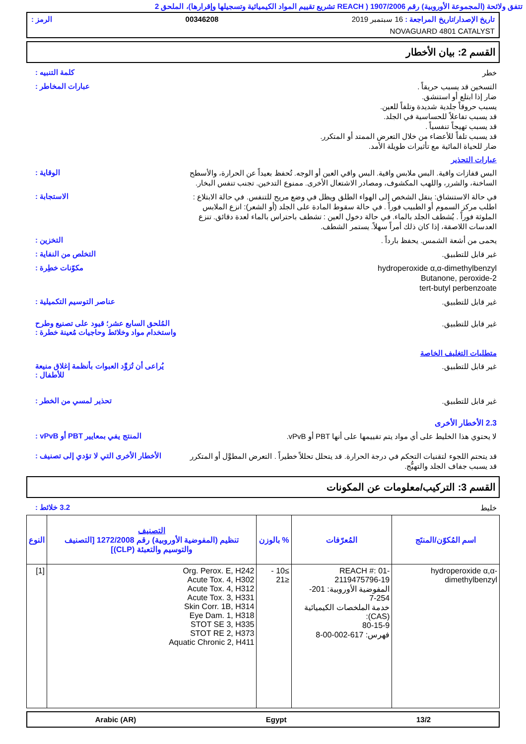تتفق ولائحة (المجموعة الأوروبية) رقم 1907/2006 ( REACH تشريع تقييم المواد الكيميائية وتسجيلها وإقرارها)، الملحق 2
تاريخ الإصدار/تاريخ المراجعة : 16 سبتمبر 2019 00346208 الرمز :
NOVAGUARD 4801 CATALYST
القسم 2: بيان الأخطار
كلمة التنبيه :
خطر
عبارات المخاطر :
التسخين قد يسبب حريقاً .
ضار إذا ابتلع أو استنشق.
يسبب حروقاً جلدية شديدة وتلفاً للعين.
قد يسبب تفاعلاً للحساسية في الجلد.
قد يسبب تهيجاً تنفسياً .
قد يسبب تلفاً للأعضاء من خلال التعرض الممتد أو المتكرر.
ضار للحياة المائية مع تأثيرات طويلة الأمد.
عبارات التحذير
الوقاية :
البس قفازات واقية. البس ملابس واقية. البس واقي العين أو الوجه. تُحفظ بعيداً عن الحرارة، والأسطح الساخنة، والشرر، واللهب المكشوف، ومصادر الاشتعال الأخرى. ممنوع التدخين. تجنب تنفس البخار.
الاستجابة :
في حالة الاستنشاق: ينقل الشخص إلى الهواء الطلق ويظل في وضع مريح للتنفس. في حالة الابتلاع : اطلب مركز السموم أو الطبيب فوراً . في حالة سقوط المادة على الجلد (أو الشعر): انزع الملابس الملوثة فوراً . يُشطف الجلد بالماء. في حالة دخول العين : تشطف باحتراس بالماء لعدة دقائق. تنزع العدسات اللاصقة، إذا كان ذلك أمراً سهلاً. يستمر الشطف.
التخزين :
يحمى من أشعة الشمس. يحفظ بارداً .
التخلص من النفاية :
غير قابل للتطبيق.
مكوّنات خطِرة :
hydroperoxide α,α-dimethylbenzyl
2-Butanone, peroxide
tert-butyl perbenzoate
عناصر التوسيم التكميلية :
غير قابل للتطبيق.
المُلحق السابع عشر؛ قيود على تصنيع وطرح واستخدام مواد وخلائط وحاجيات مُعينة خطرة :
غير قابل للتطبيق.
متطلبات التغليف الخاصة
يُراعى أن تُزوَّد العبوات بأنظمة إغلاق منيعة للأطفال :
غير قابل للتطبيق.
تحذير لمسي من الخطر :
غير قابل للتطبيق.
2.3 الأخطار الأخرى
المنتج يفي بمعايير PBT أو vPvB :
لا يحتوي هذا الخليط على أي مواد يتم تقييمها على أنها PBT أو vPvB.
الأخطار الأخرى التي لا تؤدي إلى تصنيف :
قد يتحتم اللجوء لتقنيات التحكم في درجة الحرارة. قد يتحلل تحللاً خطيراً . التعرض المطوَّل أو المتكرر قد يسبب جفاف الجلد والتهيُّج.
القسم 3: التركيب/معلومات عن المكونات
3.2 خلائط :
خليط
| اسم المُكوّن/المنتَج | المُعرّفات | % بالوزن | التصنيف تنظيم (المفوضية الأوروبية) رقم 1272/2008 [التصنيف والتوسيم والتعبئة (CLP)] | النوع |
| --- | --- | --- | --- | --- |
| hydroperoxide α,α-dimethylbenzyl | REACH #: 01-2119475796-19 المفوضية الأوروبية: 201-254-7 خدمة الملخصات الكيميائية (CAS): 80-15-9 فهرس: 617-002-00-8 | ≥10 - ≤21 | Org. Perox. E, H242 Acute Tox. 4, H302 Acute Tox. 4, H312 Acute Tox. 3, H331 Skin Corr. 1B, H314 Eye Dam. 1, H318 STOT SE 3, H335 STOT RE 2, H373 Aquatic Chronic 2, H411 | [1] |
Arabic (AR) Egypt 13/2